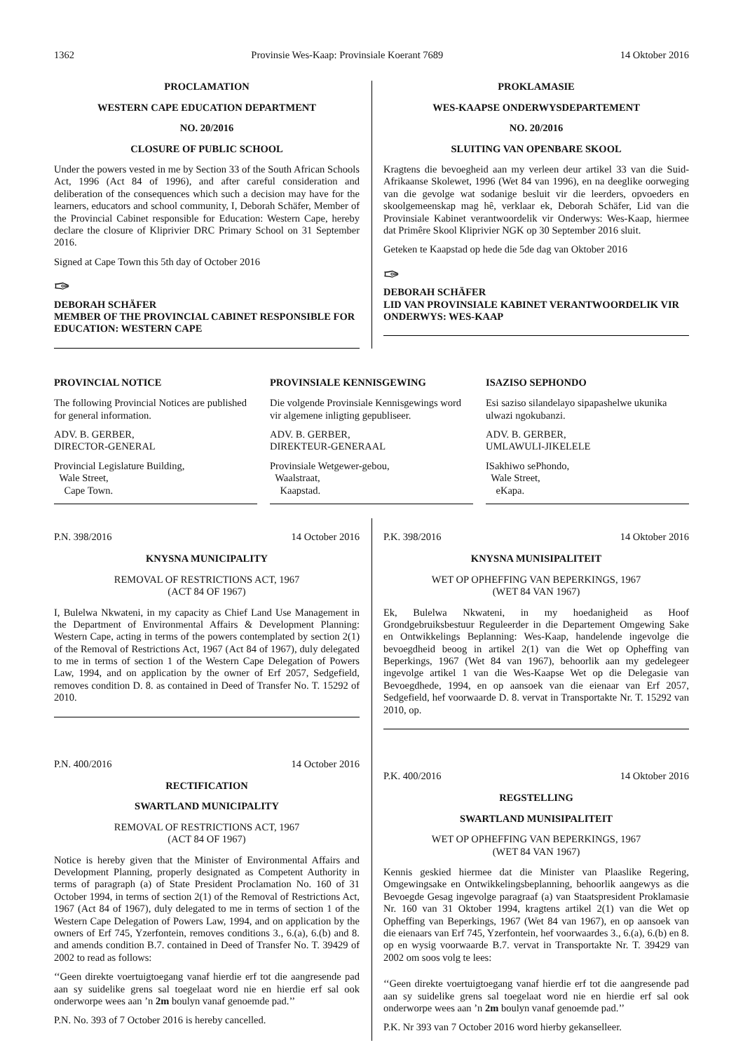1362 Provinsie Wes-Kaap: Provinsiale Koerant 7689 14 Oktober 2016
PROCLAMATION
WESTERN CAPE EDUCATION DEPARTMENT
NO. 20/2016
CLOSURE OF PUBLIC SCHOOL
Under the powers vested in me by Section 33 of the South African Schools Act, 1996 (Act 84 of 1996), and after careful consideration and deliberation of the consequences which such a decision may have for the learners, educators and school community, I, Deborah Schäfer, Member of the Provincial Cabinet responsible for Education: Western Cape, hereby declare the closure of Kliprivier DRC Primary School on 31 September 2016.
Signed at Cape Town this 5th day of October 2016
✑
DEBORAH SCHÄFER
MEMBER OF THE PROVINCIAL CABINET RESPONSIBLE FOR EDUCATION: WESTERN CAPE
PROKLAMASIE
WES-KAAPSE ONDERWYSDEPARTEMENT
NO. 20/2016
SLUITING VAN OPENBARE SKOOL
Kragtens die bevoegheid aan my verleen deur artikel 33 van die Suid-Afrikaanse Skolewet, 1996 (Wet 84 van 1996), en na deeglike oorweging van die gevolge wat sodanige besluit vir die leerders, opvoeders en skoolgemeenskap mag hê, verklaar ek, Deborah Schäfer, Lid van die Provinsiale Kabinet verantwoordelik vir Onderwys: Wes-Kaap, hiermee dat Primêre Skool Kliprivier NGK op 30 September 2016 sluit.
Geteken te Kaapstad op hede die 5de dag van Oktober 2016
✑
DEBORAH SCHÄFER
LID VAN PROVINSIALE KABINET VERANTWOORDELIK VIR ONDERWYS: WES-KAAP
PROVINCIAL NOTICE
The following Provincial Notices are published for general information.
ADV. B. GERBER,
DIRECTOR-GENERAL
Provincial Legislature Building,
Wale Street,
Cape Town.
PROVINSIALE KENNISGEWING
Die volgende Provinsiale Kennisgewings word vir algemene inligting gepubliseer.
ADV. B. GERBER,
DIREKTEUR-GENERAAL
Provinsiale Wetgewer-gebou,
Waalstraat,
Kaapstad.
ISAZISO SEPHONDO
Esi saziso silandelayo sipapashelwe ukunika ulwazi ngokubanzi.
ADV. B. GERBER,
UMLAWULI-JIKELELE
ISakhiwo sePhondo,
Wale Street,
eKapa.
P.N. 398/2016 14 October 2016
KNYSNA MUNICIPALITY
REMOVAL OF RESTRICTIONS ACT, 1967
(ACT 84 OF 1967)
I, Bulelwa Nkwateni, in my capacity as Chief Land Use Management in the Department of Environmental Affairs & Development Planning: Western Cape, acting in terms of the powers contemplated by section 2(1) of the Removal of Restrictions Act, 1967 (Act 84 of 1967), duly delegated to me in terms of section 1 of the Western Cape Delegation of Powers Law, 1994, and on application by the owner of Erf 2057, Sedgefield, removes condition D. 8. as contained in Deed of Transfer No. T. 15292 of 2010.
P.N. 400/2016 14 October 2016
RECTIFICATION
SWARTLAND MUNICIPALITY
REMOVAL OF RESTRICTIONS ACT, 1967
(ACT 84 OF 1967)
Notice is hereby given that the Minister of Environmental Affairs and Development Planning, properly designated as Competent Authority in terms of paragraph (a) of State President Proclamation No. 160 of 31 October 1994, in terms of section 2(1) of the Removal of Restrictions Act, 1967 (Act 84 of 1967), duly delegated to me in terms of section 1 of the Western Cape Delegation of Powers Law, 1994, and on application by the owners of Erf 745, Yzerfontein, removes conditions 3., 6.(a), 6.(b) and 8. and amends condition B.7. contained in Deed of Transfer No. T. 39429 of 2002 to read as follows:
‘‘Geen direkte voertuigtoegang vanaf hierdie erf tot die aangresende pad aan sy suidelike grens sal toegelaat word nie en hierdie erf sal ook onderworpe wees aan ’n 2m boulyn vanaf genoemde pad.’’
P.N. No. 393 of 7 October 2016 is hereby cancelled.
P.K. 398/2016 14 Oktober 2016
KNYSNA MUNISIPALITEIT
WET OP OPHEFFING VAN BEPERKINGS, 1967
(WET 84 VAN 1967)
Ek, Bulelwa Nkwateni, in my hoedanigheid as Hoof Grondgebruiksbestuur Reguleerder in die Departement Omgewing Sake en Ontwikkelings Beplanning: Wes-Kaap, handelende ingevolge die bevoegdheid beoog in artikel 2(1) van die Wet op Opheffing van Beperkings, 1967 (Wet 84 van 1967), behoorlik aan my gedelegeer ingevolge artikel 1 van die Wes-Kaapse Wet op die Delegasie van Bevoegdhede, 1994, en op aansoek van die eienaar van Erf 2057, Sedgefield, hef voorwaarde D. 8. vervat in Transportakte Nr. T. 15292 van 2010, op.
P.K. 400/2016 14 Oktober 2016
REGSTELLING
SWARTLAND MUNISIPALITEIT
WET OP OPHEFFING VAN BEPERKINGS, 1967
(WET 84 VAN 1967)
Kennis geskied hiermee dat die Minister van Plaaslike Regering, Omgewingsake en Ontwikkelingsbeplanning, behoorlik aangewys as die Bevoegde Gesag ingevolge paragraaf (a) van Staatspresident Proklamasie Nr. 160 van 31 Oktober 1994, kragtens artikel 2(1) van die Wet op Opheffing van Beperkings, 1967 (Wet 84 van 1967), en op aansoek van die eienaars van Erf 745, Yzerfontein, hef voorwaardes 3., 6.(a), 6.(b) en 8. op en wysig voorwaarde B.7. vervat in Transportakte Nr. T. 39429 van 2002 om soos volg te lees:
‘‘Geen direkte voertuigtoegang vanaf hierdie erf tot die aangresende pad aan sy suidelike grens sal toegelaat word nie en hierdie erf sal ook onderworpe wees aan ’n 2m boulyn vanaf genoemde pad.’’
P.K. Nr 393 van 7 October 2016 word hierby gekanselleer.